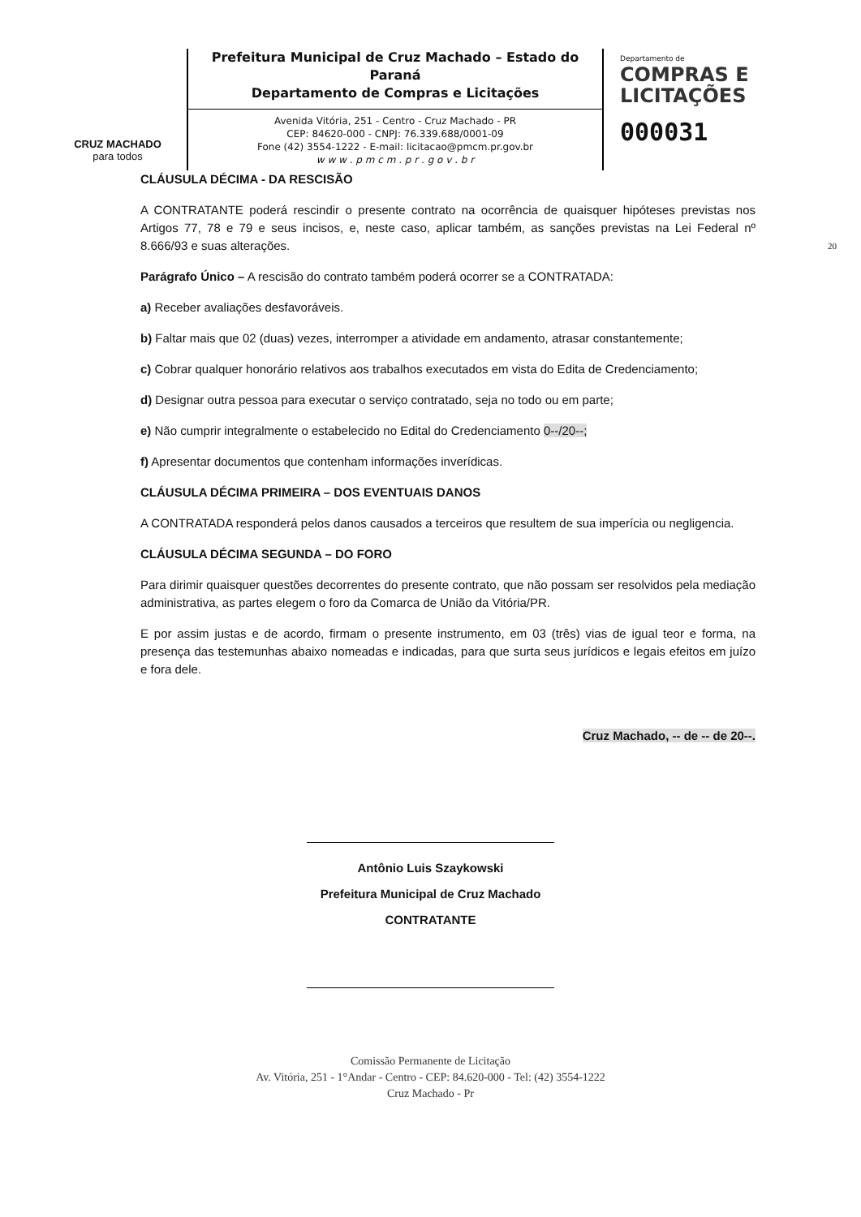CRUZ MACHADO
para todos
Prefeitura Municipal de Cruz Machado – Estado do Paraná
Departamento de Compras e Licitações
Avenida Vitória, 251 - Centro - Cruz Machado - PR
CEP: 84620-000 - CNPJ: 76.339.688/0001-09
Fone (42) 3554-1222 - E-mail: licitacao@pmcm.pr.gov.br
w w w . p m c m . p r . g o v . b r
Departamento de
COMPRAS E
LICITAÇÕES
000031
CLÁUSULA DÉCIMA - DA RESCISÃO
A CONTRATANTE poderá rescindir o presente contrato na ocorrência de quaisquer hipóteses previstas nos Artigos 77, 78 e 79 e seus incisos, e, neste caso, aplicar também, as sanções previstas na Lei Federal nº 8.666/93 e suas alterações. 20
Parágrafo Único – A rescisão do contrato também poderá ocorrer se a CONTRATADA:
a) Receber avaliações desfavoráveis.
b) Faltar mais que 02 (duas) vezes, interromper a atividade em andamento, atrasar constantemente;
c) Cobrar qualquer honorário relativos aos trabalhos executados em vista do Edita de Credenciamento;
d) Designar outra pessoa para executar o serviço contratado, seja no todo ou em parte;
e) Não cumprir integralmente o estabelecido no Edital do Credenciamento 0--/20--;
f) Apresentar documentos que contenham informações inverídicas.
CLÁUSULA DÉCIMA PRIMEIRA – DOS EVENTUAIS DANOS
A CONTRATADA responderá pelos danos causados a terceiros que resultem de sua imperícia ou negligencia.
CLÁUSULA DÉCIMA SEGUNDA – DO FORO
Para dirimir quaisquer questões decorrentes do presente contrato, que não possam ser resolvidos pela mediação administrativa, as partes elegem o foro da Comarca de União da Vitória/PR.
E por assim justas e de acordo, firmam o presente instrumento, em 03 (três) vias de igual teor e forma, na presença das testemunhas abaixo nomeadas e indicadas, para que surta seus jurídicos e legais efeitos em juízo e fora dele.
Cruz Machado, -- de -- de 20--.
Antônio Luis Szaykowski
Prefeitura Municipal de Cruz Machado
CONTRATANTE
Comissão Permanente de Licitação
Av. Vitória, 251 - 1°Andar - Centro - CEP: 84.620-000 - Tel: (42) 3554-1222
Cruz Machado - Pr